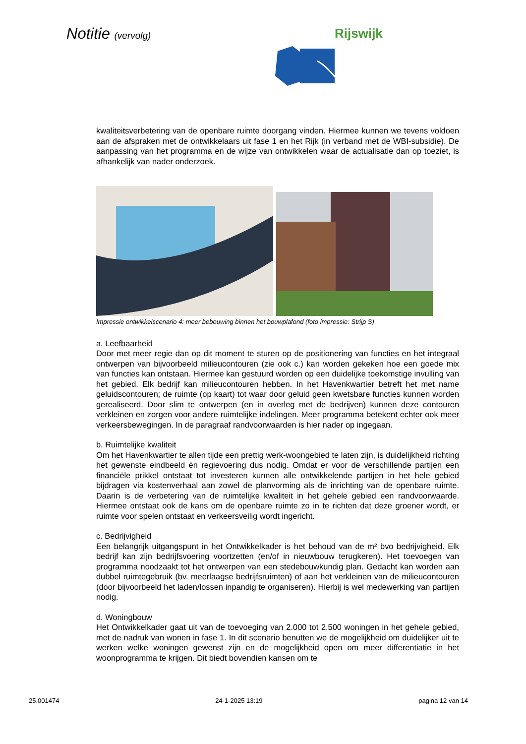Notitie (vervolg) Rijswijk
kwaliteitsverbetering van de openbare ruimte doorgang vinden. Hiermee kunnen we tevens voldoen aan de afspraken met de ontwikkelaars uit fase 1 en het Rijk (in verband met de WBI-subsidie). De aanpassing van het programma en de wijze van ontwikkelen waar de actualisatie dan op toeziet, is afhankelijk van nader onderzoek.
Impressie ontwikkelscenario 4: meer bebouwing binnen het bouwplafond (foto impressie: Strijp S)
a. Leefbaarheid
Door met meer regie dan op dit moment te sturen op de positionering van functies en het integraal ontwerpen van bijvoorbeeld milieucontouren (zie ook c.) kan worden gekeken hoe een goede mix van functies kan ontstaan. Hiermee kan gestuurd worden op een duidelijke toekomstige invulling van het gebied. Elk bedrijf kan milieucontouren hebben. In het Havenkwartier betreft het met name geluidscontouren; de ruimte (op kaart) tot waar door geluid geen kwetsbare functies kunnen worden gerealiseerd. Door slim te ontwerpen (en in overleg met de bedrijven) kunnen deze contouren verkleinen en zorgen voor andere ruimtelijke indelingen. Meer programma betekent echter ook meer verkeersbewegingen. In de paragraaf randvoorwaarden is hier nader op ingegaan.
b. Ruimtelijke kwaliteit
Om het Havenkwartier te allen tijde een prettig werk-woongebied te laten zijn, is duidelijkheid richting het gewenste eindbeeld én regievoering dus nodig. Omdat er voor de verschillende partijen een financiële prikkel ontstaat tot investeren kunnen alle ontwikkelende partijen in het hele gebied bijdragen via kostenverhaal aan zowel de planvorming als de inrichting van de openbare ruimte. Daarin is de verbetering van de ruimtelijke kwaliteit in het gehele gebied een randvoorwaarde. Hiermee ontstaat ook de kans om de openbare ruimte zo in te richten dat deze groener wordt, er ruimte voor spelen ontstaat en verkeersveilig wordt ingericht.
c. Bedrijvigheid
Een belangrijk uitgangspunt in het Ontwikkelkader is het behoud van de m² bvo bedrijvigheid. Elk bedrijf kan zijn bedrijfsvoering voortzetten (en/of in nieuwbouw terugkeren). Het toevoegen van programma noodzaakt tot het ontwerpen van een stedebouwkundig plan. Gedacht kan worden aan dubbel ruimtegebruik (bv. meerlaagse bedrijfsruimten) of aan het verkleinen van de milieucontouren (door bijvoorbeeld het laden/lossen inpandig te organiseren). Hierbij is wel medewerking van partijen nodig.
d. Woningbouw
Het Ontwikkelkader gaat uit van de toevoeging van 2.000 tot 2.500 woningen in het gehele gebied, met de nadruk van wonen in fase 1. In dit scenario benutten we de mogelijkheid om duidelijker uit te werken welke woningen gewenst zijn en de mogelijkheid open om meer differentiatie in het woonprogramma te krijgen. Dit biedt bovendien kansen om te
25.001474 24-1-2025 13:19 pagina 12 van 14